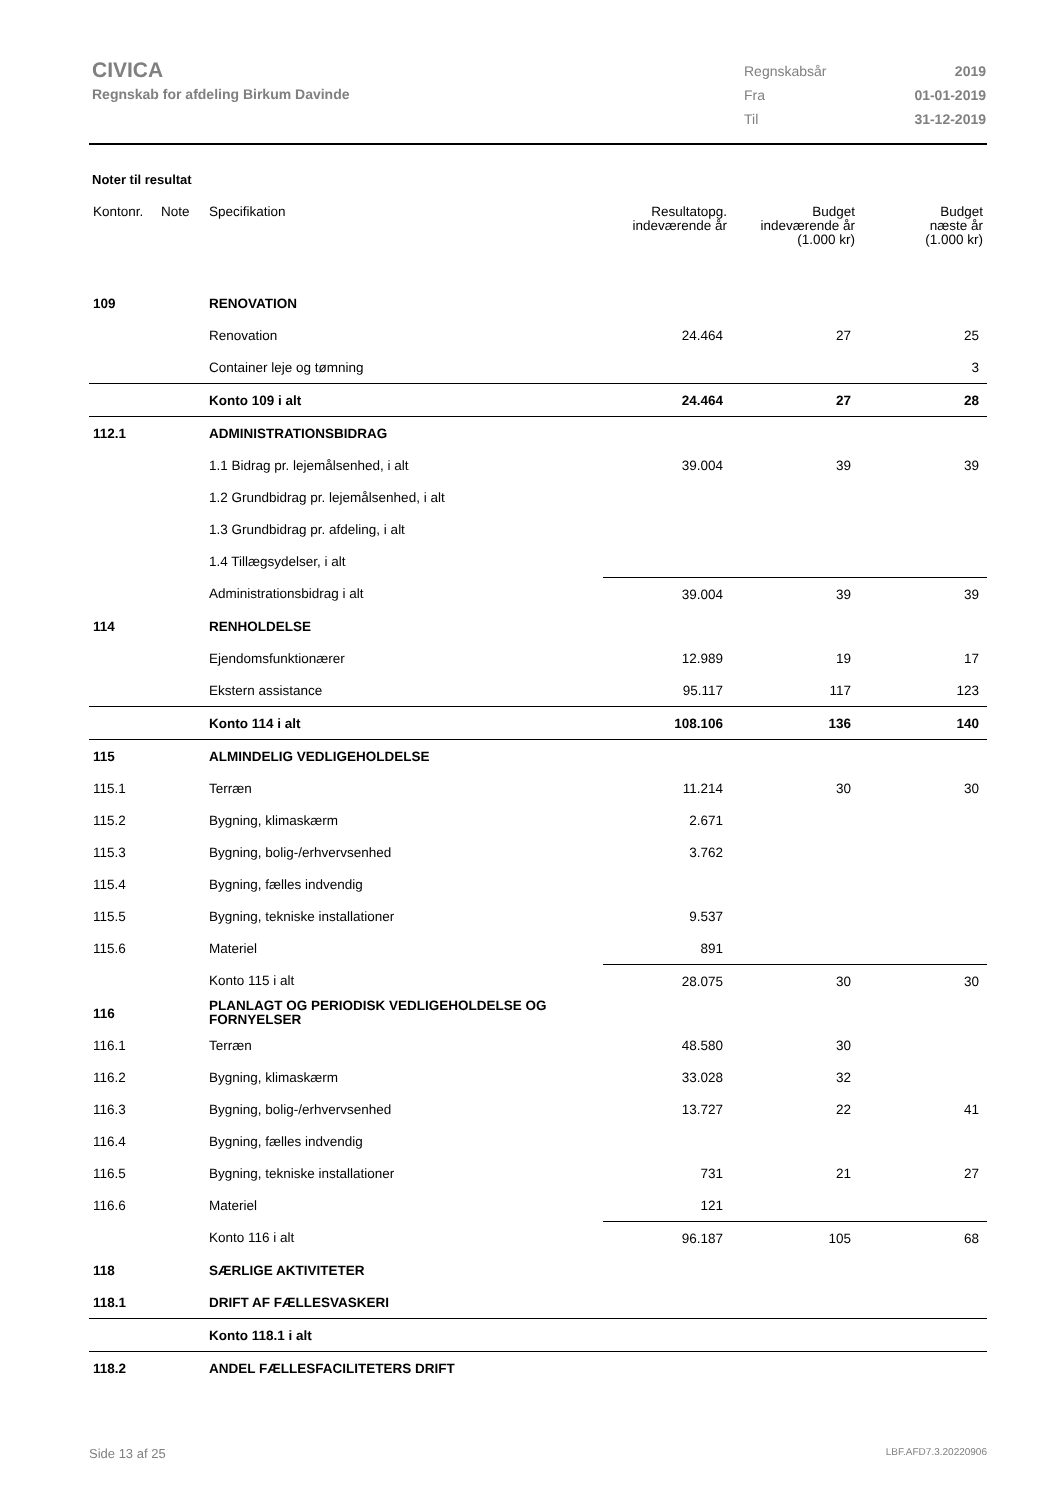CIVICA
Regnskab for afdeling Birkum Davinde
| Regnskabsår | 2019 |
| Fra | 01-01-2019 |
| Til | 31-12-2019 |
Noter til resultat
| Kontonr. | Note | Specifikation | Resultatopg. indeværende år | Budget indeværende år (1.000 kr) | Budget næste år (1.000 kr) |
| --- | --- | --- | --- | --- | --- |
| 109 | | RENOVATION | | | |
| | | Renovation | 24.464 | 27 | 25 |
| | | Container leje og tømning | | | 3 |
| | | Konto 109 i alt | 24.464 | 27 | 28 |
| 112.1 | | ADMINISTRATIONSBIDRAG | | | |
| | | 1.1 Bidrag pr. lejemålsenhed, i alt | 39.004 | 39 | 39 |
| | | 1.2 Grundbidrag pr. lejemålsenhed, i alt | | | |
| | | 1.3 Grundbidrag pr. afdeling, i alt | | | |
| | | 1.4 Tillægsydelser, i alt | | | |
| | | Administrationsbidrag i alt | 39.004 | 39 | 39 |
| 114 | | RENHOLDELSE | | | |
| | | Ejendomsfunktionærer | 12.989 | 19 | 17 |
| | | Ekstern assistance | 95.117 | 117 | 123 |
| | | Konto 114 i alt | 108.106 | 136 | 140 |
| 115 | | ALMINDELIG VEDLIGEHOLDELSE | | | |
| 115.1 | | Terræn | 11.214 | 30 | 30 |
| 115.2 | | Bygning, klimaskærm | 2.671 | | |
| 115.3 | | Bygning, bolig-/erhvervsenhed | 3.762 | | |
| 115.4 | | Bygning, fælles indvendig | | | |
| 115.5 | | Bygning, tekniske installationer | 9.537 | | |
| 115.6 | | Materiel | 891 | | |
| | | Konto 115 i alt | 28.075 | 30 | 30 |
| 116 | | PLANLAGT OG PERIODISK VEDLIGEHOLDELSE OG FORNYELSER | | | |
| 116.1 | | Terræn | 48.580 | 30 | |
| 116.2 | | Bygning, klimaskærm | 33.028 | 32 | |
| 116.3 | | Bygning, bolig-/erhvervsenhed | 13.727 | 22 | 41 |
| 116.4 | | Bygning, fælles indvendig | | | |
| 116.5 | | Bygning, tekniske installationer | 731 | 21 | 27 |
| 116.6 | | Materiel | 121 | | |
| | | Konto 116 i alt | 96.187 | 105 | 68 |
| 118 | | SÆRLIGE AKTIVITETER | | | |
| 118.1 | | DRIFT AF FÆLLESVASKERI | | | |
| | | Konto 118.1 i alt | | | |
| 118.2 | | ANDEL FÆLLESFACILITETERS DRIFT | | | |
Side 13 af 25 LBF.AFD7.3.20220906